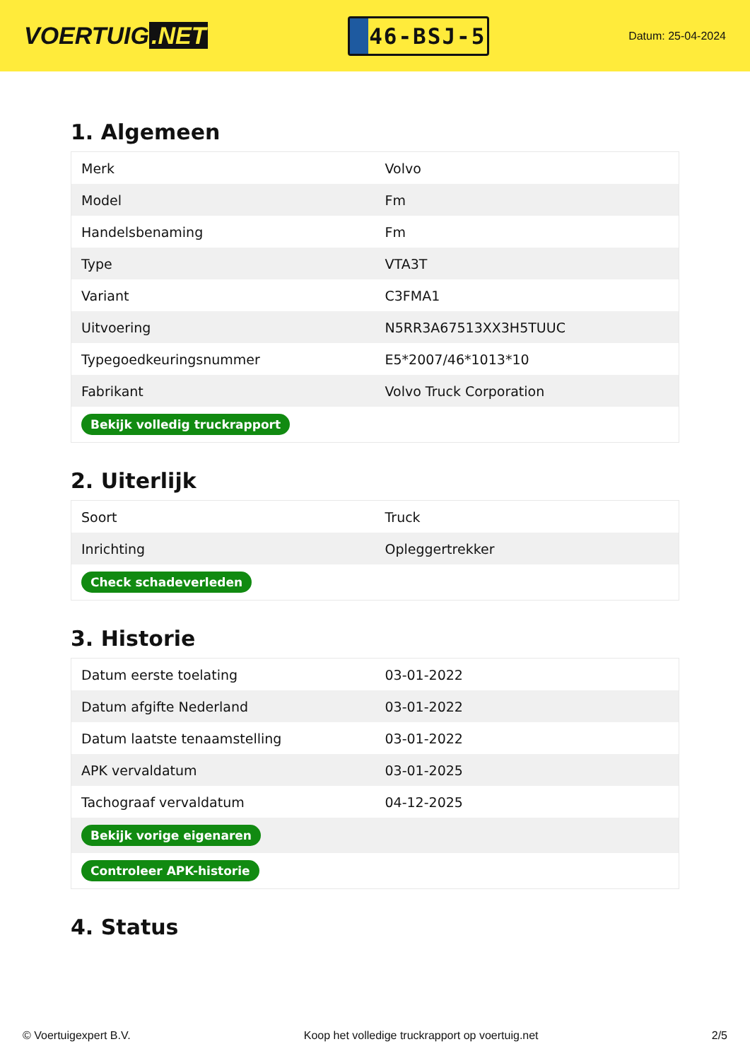VOERTUIG.NET
46-BSJ-5
Datum: 25-04-2024
1. Algemeen
| Merk | Volvo |
| Model | Fm |
| Handelsbenaming | Fm |
| Type | VTA3T |
| Variant | C3FMA1 |
| Uitvoering | N5RR3A67513XX3H5TUUC |
| Typegoedkeuringsnummer | E5*2007/46*1013*10 |
| Fabrikant | Volvo Truck Corporation |
| Bekijk volledig truckrapport | |
2. Uiterlijk
| Soort | Truck |
| Inrichting | Opleggertrekker |
| Check schadeverleden | |
3. Historie
| Datum eerste toelating | 03-01-2022 |
| Datum afgifte Nederland | 03-01-2022 |
| Datum laatste tenaamstelling | 03-01-2022 |
| APK vervaldatum | 03-01-2025 |
| Tachograaf vervaldatum | 04-12-2025 |
| Bekijk vorige eigenaren | |
| Controleer APK-historie | |
4. Status
© Voertuigexpert B.V. Koop het volledige truckrapport op voertuig.net 2/5